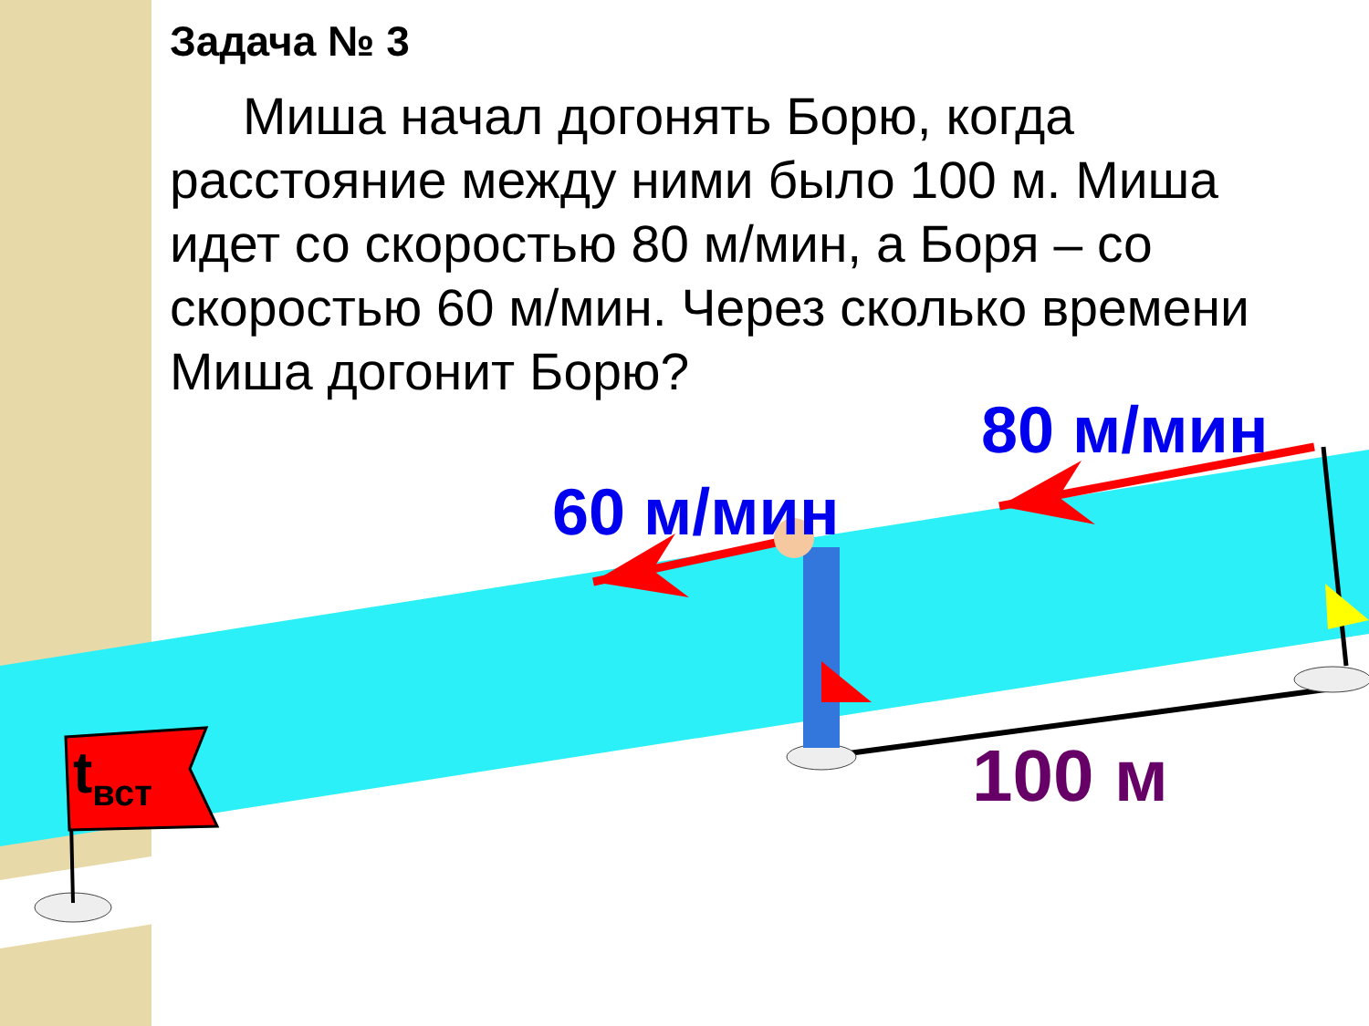Задача № 3
Миша начал догонять Борю, когда расстояние между ними было 100 м. Миша идет со скоростью 80 м/мин, а Боря – со скоростью 60 м/мин. Через сколько времени Миша догонит Борю?
60 м/мин
80 м/мин
100 м
t<sub>вст</sub>